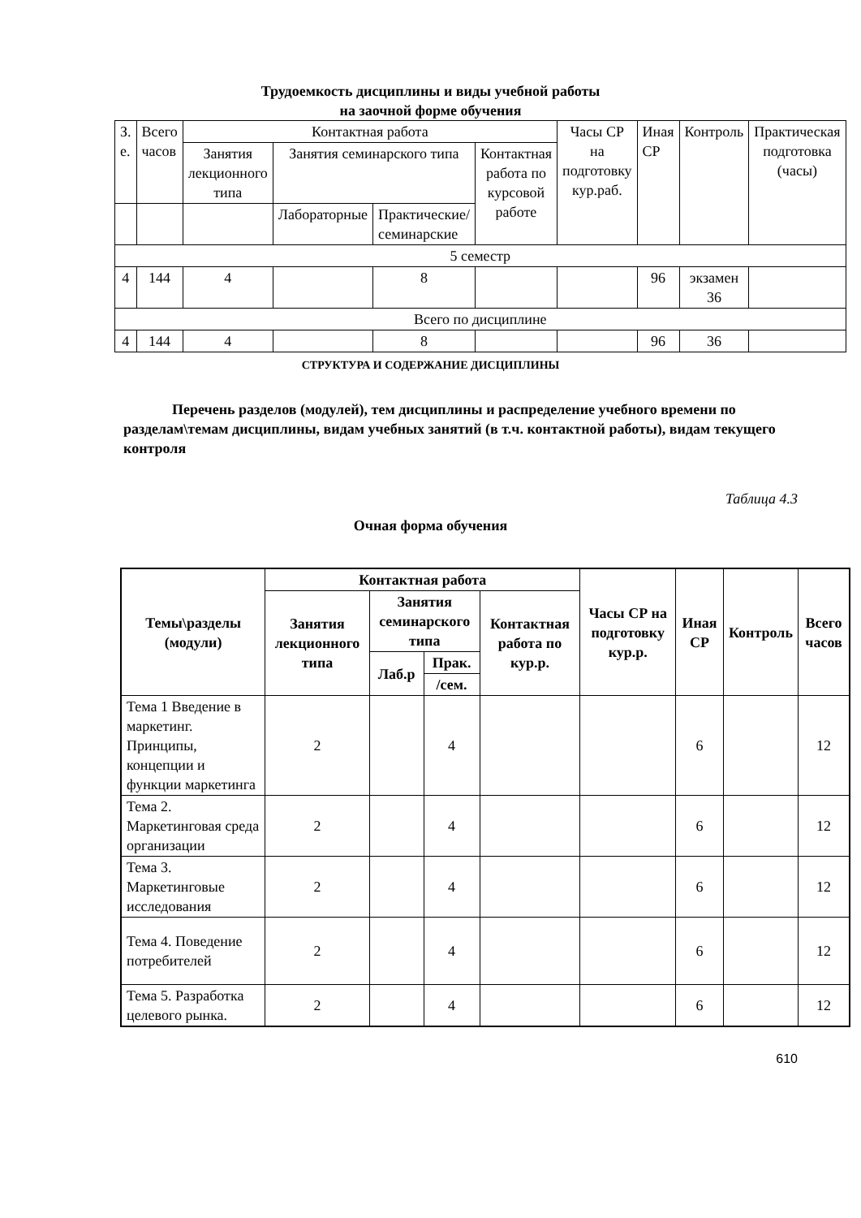Трудоемкость дисциплины и виды учебной работы
на заочной форме обучения
| З. е. | Всего часов | Контактная работа | | | | Часы СР на подготовку кур.раб. | Иная СР | Контроль | Практическая подготовка (часы) |
| | | Занятия лекционного типа | Занятия семинарского типа | | Контактная работа по курсовой работе | | | | |
| | | | Лабораторные | Практические/ семинарские | | | | | |
| 5 семестр | | | | | | | | | |
| 4 | 144 | 4 | | 8 | | | 96 | экзамен 36 | |
| Всего по дисциплине | | | | | | | | | |
| 4 | 144 | 4 | | 8 | | | 96 | 36 | |
СТРУКТУРА И СОДЕРЖАНИЕ ДИСЦИПЛИНЫ
Перечень разделов (модулей), тем дисциплины и распределение учебного времени по разделам\темам дисциплины, видам учебных занятий (в т.ч. контактной работы), видам текущего контроля
Таблица 4.3
Очная форма обучения
| Темы\разделы (модули) | Контактная работа | | | | Часы СР на подготовку кур.р. | Иная СР | Контроль | Всего часов |
| --- | --- | --- | --- | --- | --- | --- | --- | --- |
| | Занятия лекционного типа | Занятия семинарского типа | | Контактная работа по кур.р. | | | | |
| | | Лаб.р | Прак. | | | | | |
| | | | /сем. | | | | | |
| Тема 1 Введение в маркетинг. Принципы, концепции и функции маркетинга | 2 | | 4 | | | 6 | | 12 |
| Тема 2. Маркетинговая среда организации | 2 | | 4 | | | 6 | | 12 |
| Тема 3. Маркетинговые исследования | 2 | | 4 | | | 6 | | 12 |
| Тема 4. Поведение потребителей | 2 | | 4 | | | 6 | | 12 |
| Тема 5. Разработка целевого рынка. | 2 | | 4 | | | 6 | | 12 |
610